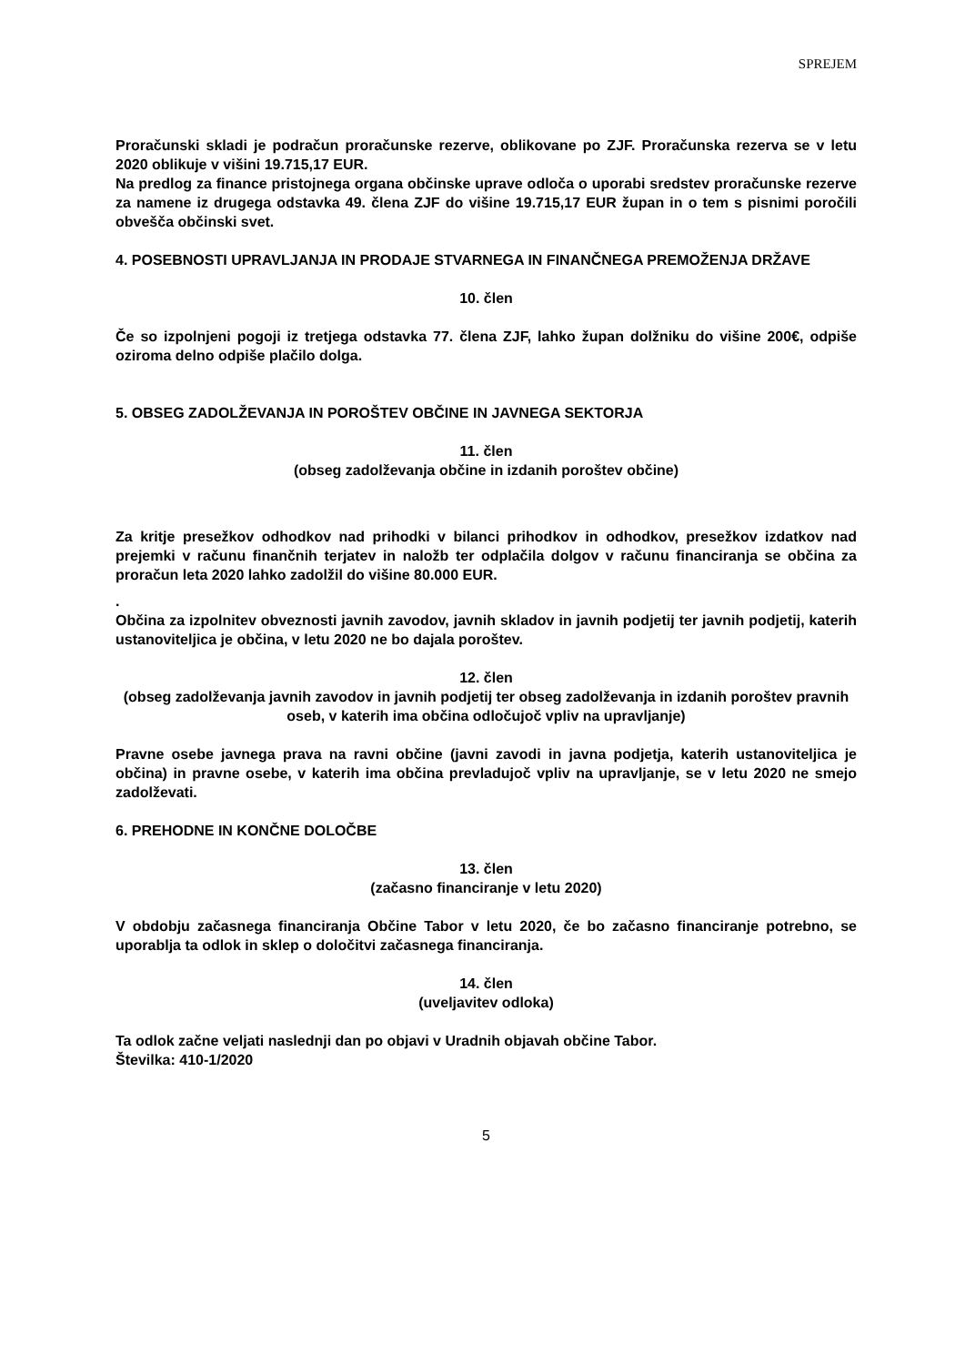SPREJEM
Proračunski skladi je podračun proračunske rezerve, oblikovane po ZJF. Proračunska rezerva se v letu 2020 oblikuje v višini 19.715,17 EUR.
Na predlog za finance pristojnega organa občinske uprave odloča o uporabi sredstev proračunske rezerve za namene iz drugega odstavka 49. člena ZJF do višine 19.715,17 EUR župan in o tem s pisnimi poročili obvešča občinski svet.
4. POSEBNOSTI UPRAVLJANJA IN PRODAJE STVARNEGA IN FINANČNEGA PREMOŽENJA DRŽAVE
10. člen
Če so izpolnjeni pogoji iz tretjega odstavka 77. člena ZJF, lahko župan dolžniku do višine 200€, odpiše oziroma delno odpiše plačilo dolga.
5. OBSEG ZADOLŽEVANJA IN POROŠTEV OBČINE IN JAVNEGA SEKTORJA
11. člen
(obseg zadolževanja občine in izdanih poroštev občine)
Za kritje presežkov odhodkov nad prihodki v bilanci prihodkov in odhodkov, presežkov izdatkov nad prejemki v računu finančnih terjatev in naložb ter odplačila dolgov v računu financiranja se občina za proračun leta 2020 lahko zadolžil do višine 80.000 EUR.
.
Občina za izpolnitev obveznosti javnih zavodov, javnih skladov in javnih podjetij ter javnih podjetij, katerih ustanoviteljica je občina, v letu 2020 ne bo dajala poroštev.
12. člen
(obseg zadolževanja javnih zavodov in javnih podjetij ter obseg zadolževanja in izdanih poroštev pravnih oseb, v katerih ima občina odločujoč vpliv na upravljanje)
Pravne osebe javnega prava na ravni občine (javni zavodi in javna podjetja, katerih ustanoviteljica je občina) in pravne osebe, v katerih ima občina prevladujoč vpliv na upravljanje, se v letu 2020 ne smejo zadolževati.
6. PREHODNE IN KONČNE DOLOČBE
13. člen
(začasno financiranje v letu 2020)
V obdobju začasnega financiranja Občine Tabor v letu 2020, če bo začasno financiranje potrebno, se uporablja ta odlok in sklep o določitvi začasnega financiranja.
14. člen
(uveljavitev odloka)
Ta odlok začne veljati naslednji dan po objavi v Uradnih objavah občine Tabor.
Številka: 410-1/2020
5